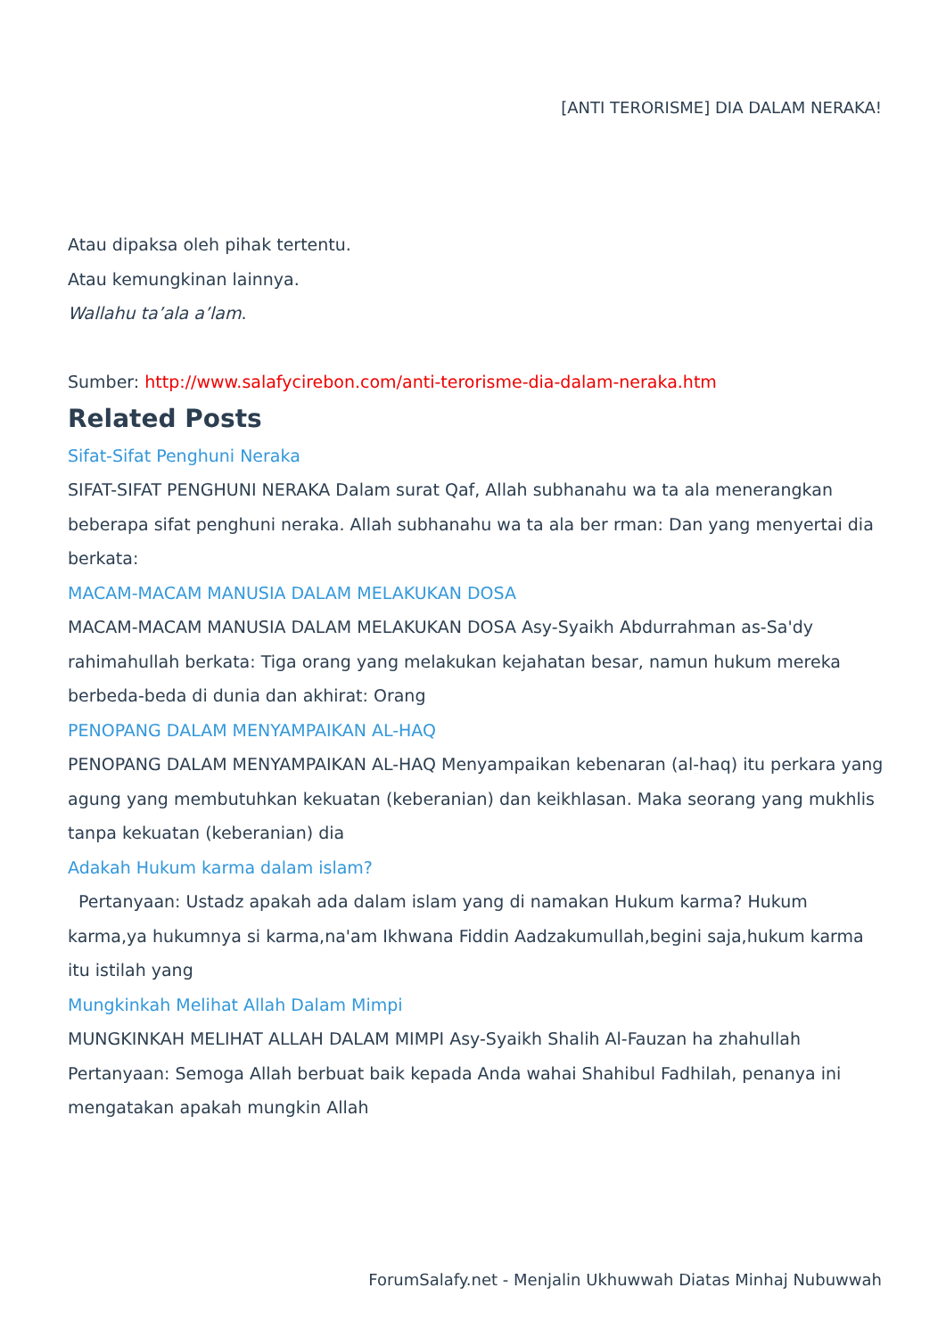[ANTI TERORISME] DIA DALAM NERAKA!
Atau dipaksa oleh pihak tertentu.
Atau kemungkinan lainnya.
Wallahu ta’ala a’lam.
Sumber: http://www.salafycirebon.com/anti-terorisme-dia-dalam-neraka.htm
Related Posts
Sifat-Sifat Penghuni Neraka
SIFAT-SIFAT PENGHUNI NERAKA Dalam surat Qaf, Allah subhanahu wa ta ala menerangkan beberapa sifat penghuni neraka. Allah subhanahu wa ta ala ber rman: Dan yang menyertai dia berkata:
MACAM-MACAM MANUSIA DALAM MELAKUKAN DOSA
MACAM-MACAM MANUSIA DALAM MELAKUKAN DOSA Asy-Syaikh Abdurrahman as-Sa'dy rahimahullah berkata: Tiga orang yang melakukan kejahatan besar, namun hukum mereka berbeda-beda di dunia dan akhirat: Orang
PENOPANG DALAM MENYAMPAIKAN AL-HAQ
PENOPANG DALAM MENYAMPAIKAN AL-HAQ Menyampaikan kebenaran (al-haq) itu perkara yang agung yang membutuhkan kekuatan (keberanian) dan keikhlasan. Maka seorang yang mukhlis tanpa kekuatan (keberanian) dia
Adakah Hukum karma dalam islam?
Pertanyaan: Ustadz apakah ada dalam islam yang di namakan Hukum karma? Hukum karma,ya hukumnya si karma,na'am Ikhwana Fiddin Aadzakumullah,begini saja,hukum karma itu istilah yang
Mungkinkah Melihat Allah Dalam Mimpi
MUNGKINKAH MELIHAT ALLAH DALAM MIMPI Asy-Syaikh Shalih Al-Fauzan ha zhahullah Pertanyaan: Semoga Allah berbuat baik kepada Anda wahai Shahibul Fadhilah, penanya ini mengatakan apakah mungkin Allah
ForumSalafy.net - Menjalin Ukhuwwah Diatas Minhaj Nubuwwah